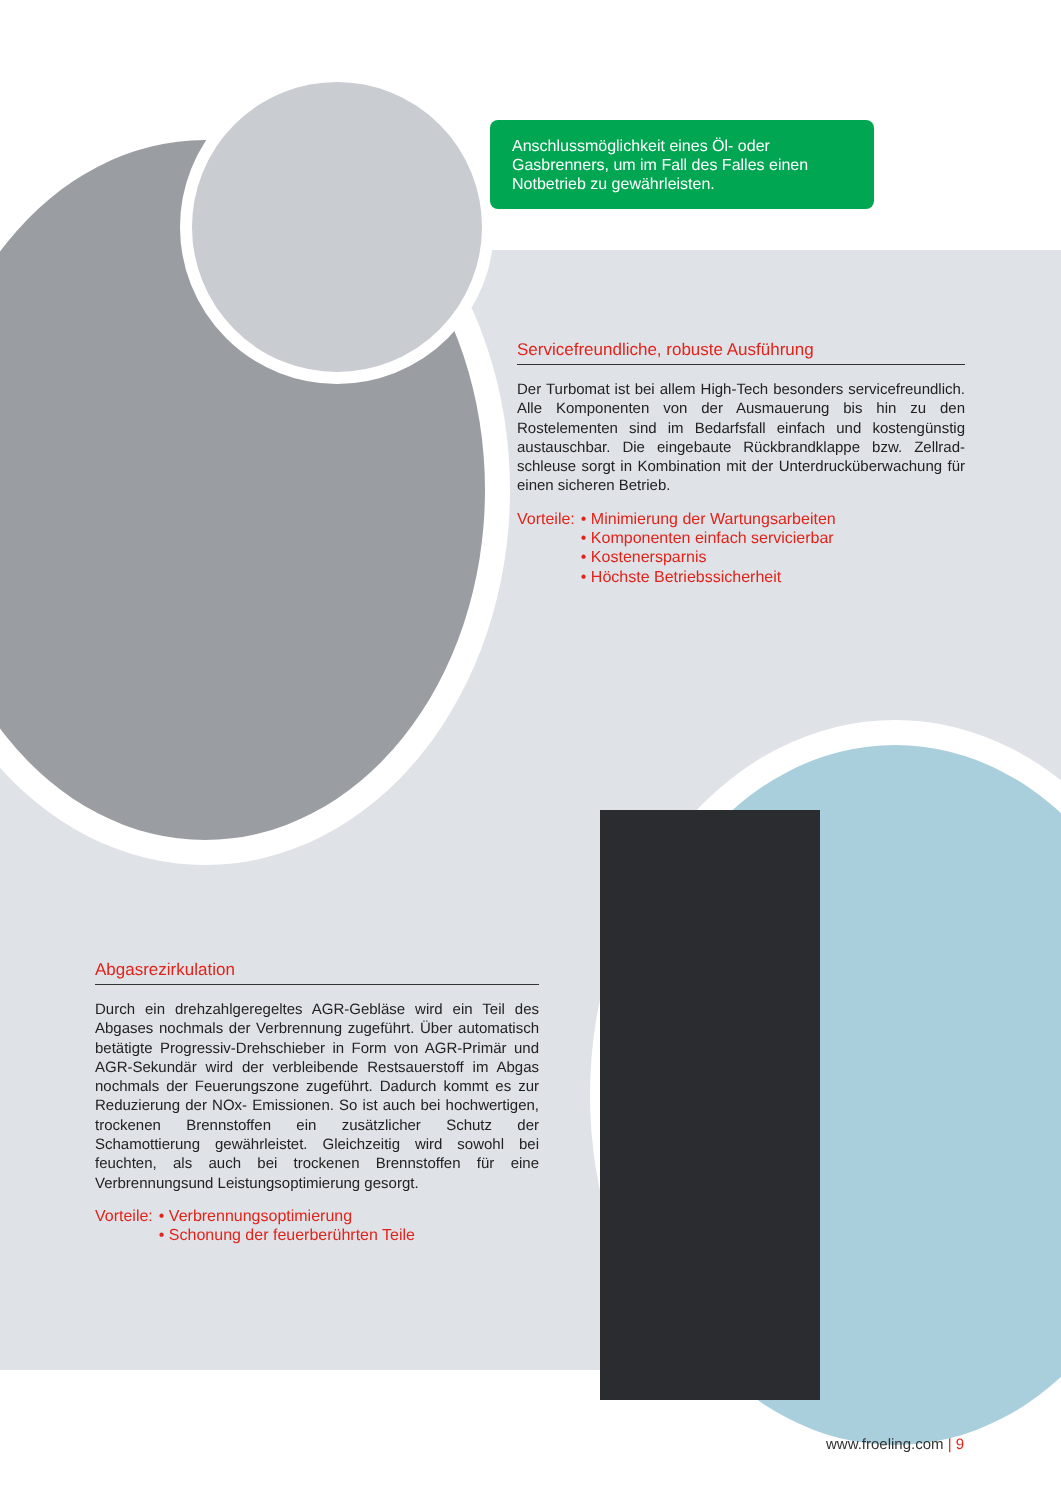Anschlussmöglichkeit eines Öl- oder Gasbrenners, um im Fall des Falles einen Notbetrieb zu gewährleisten.
Servicefreundliche, robuste Ausführung
Der Turbomat ist bei allem High-Tech besonders servicefreundlich. Alle Komponenten von der Ausmauerung bis hin zu den Rostelementen sind im Bedarfsfall einfach und kostengünstig austauschbar. Die eingebaute Rückbrandklappe bzw. Zellrad­schleuse sorgt in Kombination mit der Unterdrucküberwachung für einen sicheren Betrieb.
Vorteile: • Minimierung der Wartungsarbeiten
• Komponenten einfach servicierbar
• Kostenersparnis
• Höchste Betriebssicherheit
Abgasrezirkulation
Durch ein drehzahlgeregeltes AGR-Gebläse wird ein Teil des Abgases nochmals der Verbrennung zugeführt. Über automatisch betätigte Progressiv-Drehschieber in Form von AGR-Primär und AGR-Sekundär wird der verbleibende Restsauerstoff im Abgas nochmals der Feuerungszone zugeführt. Dadurch kommt es zur Reduzierung der NOx- Emissionen. So ist auch bei hochwertigen, trockenen Brennstoffen ein zusätzlicher Schutz der Schamottierung gewährleistet. Gleichzeitig wird sowohl bei feuchten, als auch bei trockenen Brennstoffen für eine Verbrennungsund Leistungsoptimierung gesorgt.
Vorteile: • Verbrennungsoptimierung
• Schonung der feuerberührten Teile
www.froeling.com | 9